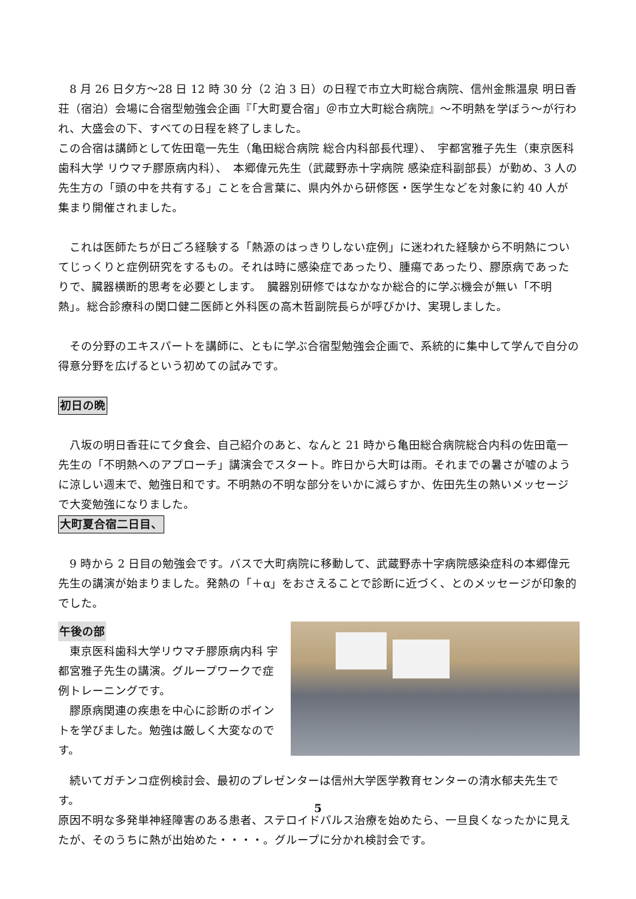8 月 26 日夕方～28 日 12 時 30 分（2 泊 3 日）の日程で市立大町総合病院、信州金熊温泉 明日香荘（宿泊）会場に合宿型勉強会企画『「大町夏合宿」＠市立大町総合病院』～不明熱を学ぼう～が行われ、大盛会の下、すべての日程を終了しました。
この合宿は講師として佐田竜一先生（亀田総合病院 総合内科部長代理）、　宇都宮雅子先生（東京医科歯科大学 リウマチ膠原病内科）、　本郷偉元先生（武蔵野赤十字病院 感染症科副部長）が勤め、3 人の先生方の「頭の中を共有する」ことを合言葉に、県内外から研修医・医学生などを対象に約 40 人が集まり開催されました。
　これは医師たちが日ごろ経験する「熱源のはっきりしない症例」に迷われた経験から不明熱についてじっくりと症例研究をするもの。それは時に感染症であったり、腫瘍であったり、膠原病であったりで、臓器横断的思考を必要とします。　臓器別研修ではなかなか総合的に学ぶ機会が無い「不明熱」。総合診療科の関口健二医師と外科医の高木哲副院長らが呼びかけ、実現しました。
　その分野のエキスパートを講師に、ともに学ぶ合宿型勉強会企画で、系統的に集中して学んで自分の得意分野を広げるという初めての試みです。
初日の晩
　八坂の明日香荘にて夕食会、自己紹介のあと、なんと 21 時から亀田総合病院総合内科の佐田竜一先生の「不明熱へのアプローチ」講演会でスタート。昨日から大町は雨。それまでの暑さが嘘のように涼しい週末で、勉強日和です。不明熱の不明な部分をいかに減らすか、佐田先生の熱いメッセージで大変勉強になりました。
大町夏合宿二日目、
　9 時から 2 日目の勉強会です。バスで大町病院に移動して、武蔵野赤十字病院感染症科の本郷偉元先生の講演が始まりました。発熱の「＋α」をおさえることで診断に近づく、とのメッセージが印象的でした。
午後の部
　東京医科歯科大学リウマチ膠原病内科 宇都宮雅子先生の講演。グループワークで症例トレーニングです。
　膠原病関連の疾患を中心に診断のポイントを学びました。勉強は厳しく大変なのです。
　続いてガチンコ症例検討会、最初のプレゼンターは信州大学医学教育センターの清水郁夫先生です。
原因不明な多発単神経障害のある患者、ステロイドパルス治療を始めたら、一旦良くなったかに見えたが、そのうちに熱が出始めた・・・・。グループに分かれ検討会です。
5